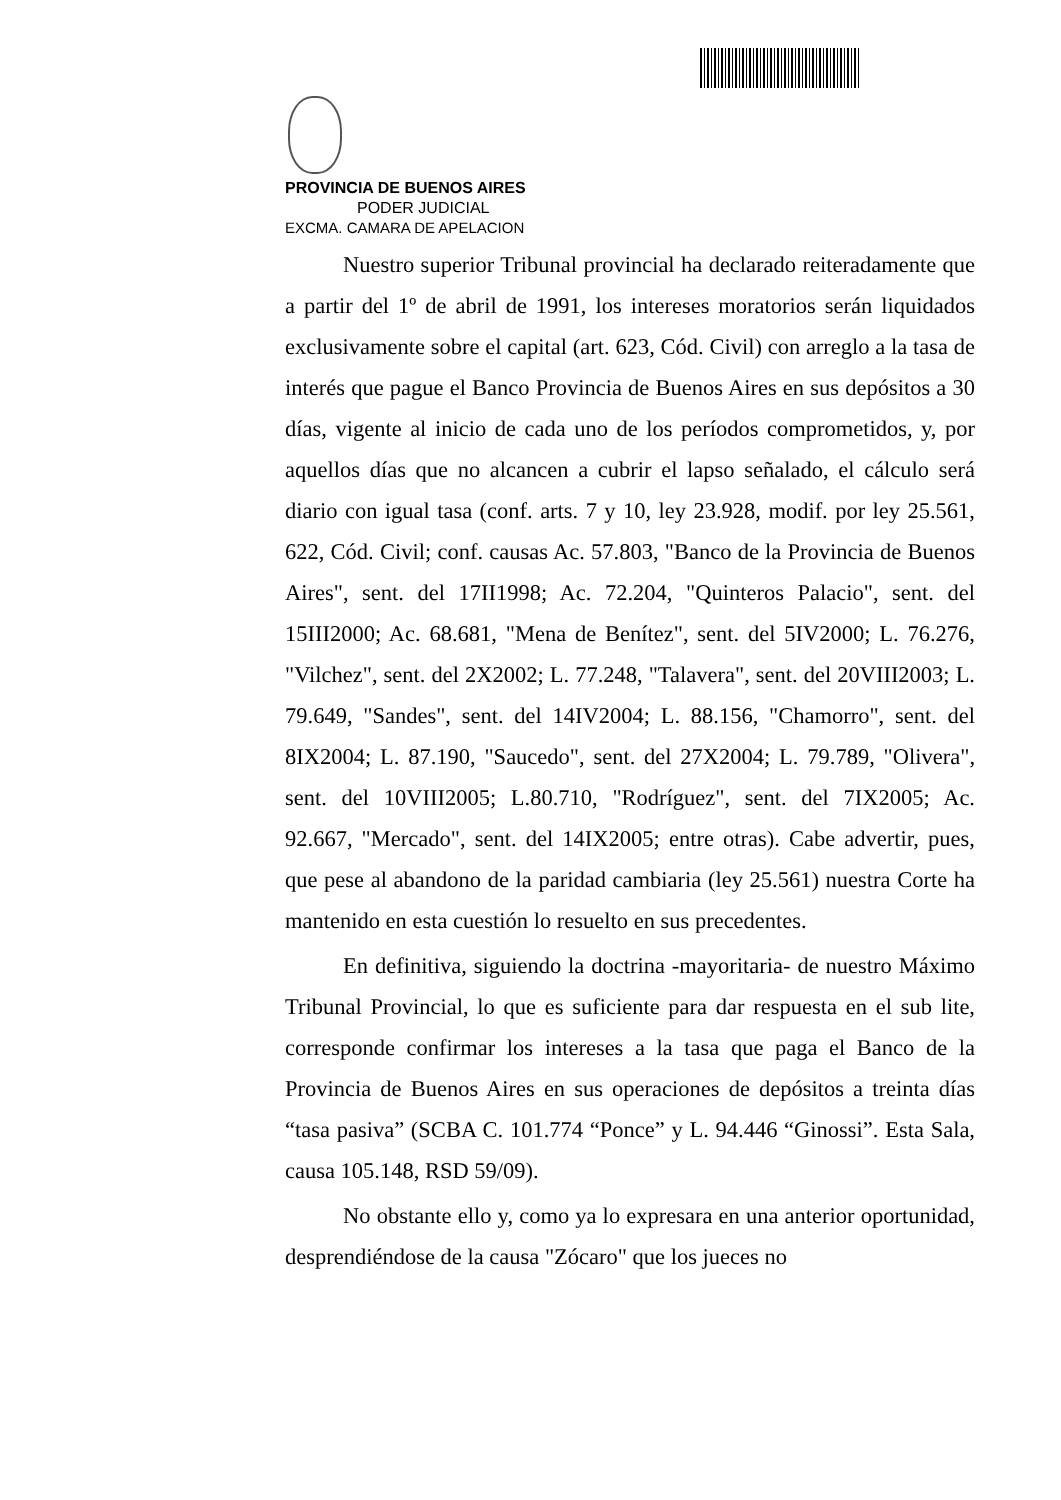PROVINCIA DE BUENOS AIRES
PODER JUDICIAL
EXCMA. CAMARA DE APELACION
Nuestro superior Tribunal provincial ha declarado reiteradamente que a partir del 1º de abril de 1991, los intereses moratorios serán liquidados exclusivamente sobre el capital (art. 623, Cód. Civil) con arreglo a la tasa de interés que pague el Banco Provincia de Buenos Aires en sus depósitos a 30 días, vigente al inicio de cada uno de los períodos comprometidos, y, por aquellos días que no alcancen a cubrir el lapso señalado, el cálculo será diario con igual tasa (conf. arts. 7 y 10, ley 23.928, modif. por ley 25.561, 622, Cód. Civil; conf. causas Ac. 57.803, "Banco de la Provincia de Buenos Aires", sent. del 17II1998; Ac. 72.204, "Quinteros Palacio", sent. del 15III2000; Ac. 68.681, "Mena de Benítez", sent. del 5IV2000; L. 76.276, "Vilchez", sent. del 2X2002; L. 77.248, "Talavera", sent. del 20VIII2003; L. 79.649, "Sandes", sent. del 14IV2004; L. 88.156, "Chamorro", sent. del 8IX2004; L. 87.190, "Saucedo", sent. del 27X2004; L. 79.789, "Olivera", sent. del 10VIII2005; L.80.710, "Rodríguez", sent. del 7IX2005; Ac. 92.667, "Mercado", sent. del 14IX2005; entre otras). Cabe advertir, pues, que pese al abandono de la paridad cambiaria (ley 25.561) nuestra Corte ha mantenido en esta cuestión lo resuelto en sus precedentes.
En definitiva, siguiendo la doctrina -mayoritaria- de nuestro Máximo Tribunal Provincial, lo que es suficiente para dar respuesta en el sub lite, corresponde confirmar los intereses a la tasa que paga el Banco de la Provincia de Buenos Aires en sus operaciones de depósitos a treinta días “tasa pasiva” (SCBA C. 101.774 “Ponce” y L. 94.446 “Ginossi”. Esta Sala, causa 105.148, RSD 59/09).
No obstante ello y, como ya lo expresara en una anterior oportunidad, desprendiéndose de la causa "Zócaro" que los jueces no